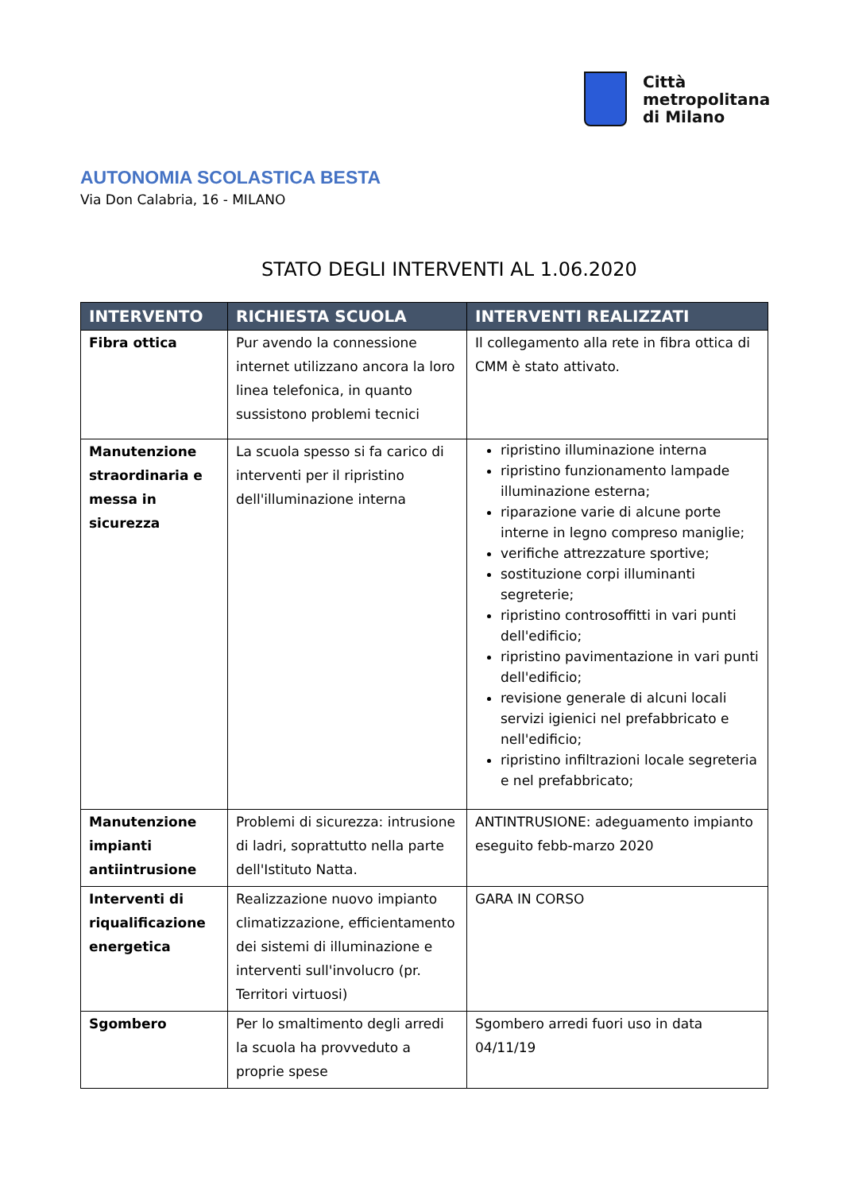Città
metropolitana
di Milano
AUTONOMIA SCOLASTICA BESTA
Via Don Calabria, 16 - MILANO
STATO DEGLI INTERVENTI AL 1.06.2020
| INTERVENTO | RICHIESTA SCUOLA | INTERVENTI REALIZZATI |
| --- | --- | --- |
| Fibra ottica | Pur avendo la connessione internet utilizzano ancora la loro linea telefonica, in quanto sussistono problemi tecnici | Il collegamento alla rete in fibra ottica di CMM è stato attivato. |
| Manutenzione straordinaria e messa in sicurezza | La scuola spesso si fa carico di interventi per il ripristino dell'illuminazione interna | ripristino illuminazione interna ripristino funzionamento lampade illuminazione esterna; riparazione varie di alcune porte interne in legno compreso maniglie; verifiche attrezzature sportive; sostituzione corpi illuminanti segreterie; ripristino controsoffitti in vari punti dell'edificio; ripristino pavimentazione in vari punti dell'edificio; revisione generale di alcuni locali servizi igienici nel prefabbricato e nell'edificio; ripristino infiltrazioni locale segreteria e nel prefabbricato; |
| Manutenzione impianti antiintrusione | Problemi di sicurezza: intrusione di ladri, soprattutto nella parte dell'Istituto Natta. | ANTINTRUSIONE: adeguamento impianto eseguito febb-marzo 2020 |
| Interventi di riqualificazione energetica | Realizzazione nuovo impianto climatizzazione, efficientamento dei sistemi di illuminazione e interventi sull'involucro (pr. Territori virtuosi) | GARA IN CORSO |
| Sgombero | Per lo smaltimento degli arredi la scuola ha provveduto a proprie spese | Sgombero arredi fuori uso in data 04/11/19 |